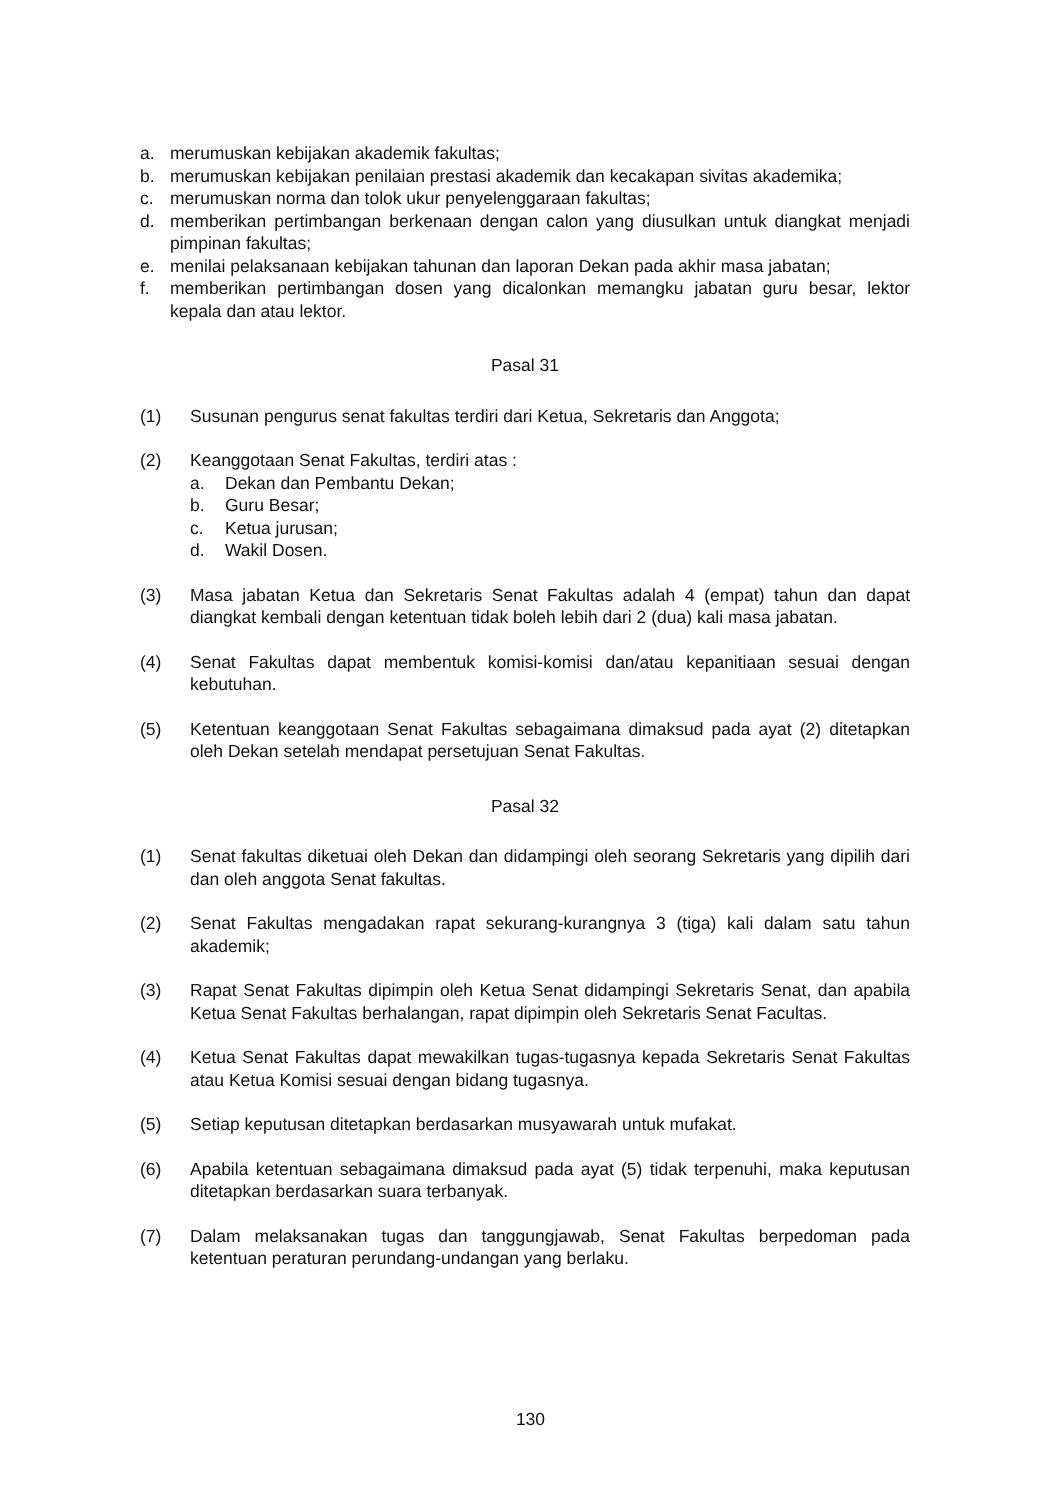a. merumuskan kebijakan akademik fakultas;
b. merumuskan kebijakan penilaian prestasi akademik dan kecakapan sivitas akademika;
c. merumuskan norma dan tolok ukur penyelenggaraan fakultas;
d. memberikan pertimbangan berkenaan dengan calon yang diusulkan untuk diangkat menjadi pimpinan fakultas;
e. menilai pelaksanaan kebijakan tahunan dan laporan Dekan pada akhir masa jabatan;
f. memberikan pertimbangan dosen yang dicalonkan memangku jabatan guru besar, lektor kepala dan atau lektor.
Pasal 31
(1) Susunan pengurus senat fakultas terdiri dari Ketua, Sekretaris dan Anggota;
(2) Keanggotaan Senat Fakultas, terdiri atas :
a. Dekan dan Pembantu Dekan;
b. Guru Besar;
c. Ketua jurusan;
d. Wakil Dosen.
(3) Masa jabatan Ketua dan Sekretaris Senat Fakultas adalah 4 (empat) tahun dan dapat diangkat kembali dengan ketentuan tidak boleh lebih dari 2 (dua) kali masa jabatan.
(4) Senat Fakultas dapat membentuk komisi-komisi dan/atau kepanitiaan sesuai dengan kebutuhan.
(5) Ketentuan keanggotaan Senat Fakultas sebagaimana dimaksud pada ayat (2) ditetapkan oleh Dekan setelah mendapat persetujuan Senat Fakultas.
Pasal 32
(1) Senat fakultas diketuai oleh Dekan dan didampingi oleh seorang Sekretaris yang dipilih dari dan oleh anggota Senat fakultas.
(2) Senat Fakultas mengadakan rapat sekurang-kurangnya 3 (tiga) kali dalam satu tahun akademik;
(3) Rapat Senat Fakultas dipimpin oleh Ketua Senat didampingi Sekretaris Senat, dan apabila Ketua Senat Fakultas berhalangan, rapat dipimpin oleh Sekretaris Senat Facultas.
(4) Ketua Senat Fakultas dapat mewakilkan tugas-tugasnya kepada Sekretaris Senat Fakultas atau Ketua Komisi sesuai dengan bidang tugasnya.
(5) Setiap keputusan ditetapkan berdasarkan musyawarah untuk mufakat.
(6) Apabila ketentuan sebagaimana dimaksud pada ayat (5) tidak terpenuhi, maka keputusan ditetapkan berdasarkan suara terbanyak.
(7) Dalam melaksanakan tugas dan tanggungjawab, Senat Fakultas berpedoman pada ketentuan peraturan perundang-undangan yang berlaku.
130